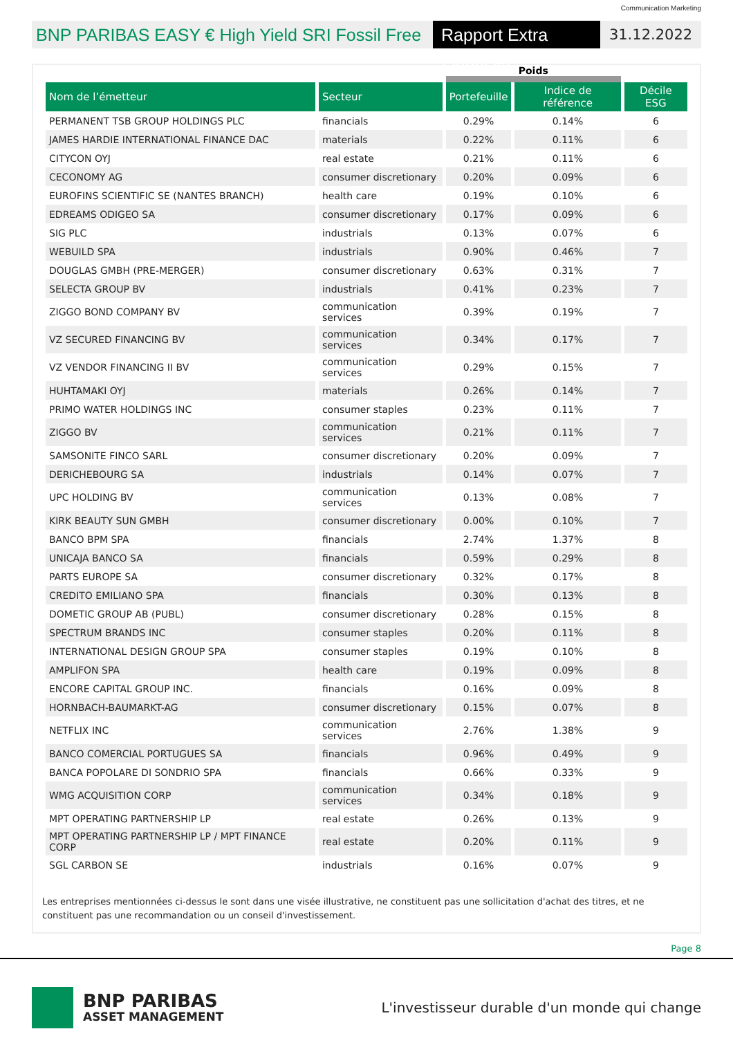Communication Marketing
BNP PARIBAS EASY € High Yield SRI Fossil Free
Rapport Extra Financier
31.12.2022
| | | Poids | | |
| --- | --- | --- | --- | --- |
| Nom de l’émetteur | Secteur | Portefeuille | Indice de référence | Décile ESG |
| PERMANENT TSB GROUP HOLDINGS PLC | financials | 0.29% | 0.14% | 6 |
| JAMES HARDIE INTERNATIONAL FINANCE DAC | materials | 0.22% | 0.11% | 6 |
| CITYCON OYJ | real estate | 0.21% | 0.11% | 6 |
| CECONOMY AG | consumer discretionary | 0.20% | 0.09% | 6 |
| EUROFINS SCIENTIFIC SE (NANTES BRANCH) | health care | 0.19% | 0.10% | 6 |
| EDREAMS ODIGEO SA | consumer discretionary | 0.17% | 0.09% | 6 |
| SIG PLC | industrials | 0.13% | 0.07% | 6 |
| WEBUILD SPA | industrials | 0.90% | 0.46% | 7 |
| DOUGLAS GMBH (PRE-MERGER) | consumer discretionary | 0.63% | 0.31% | 7 |
| SELECTA GROUP BV | industrials | 0.41% | 0.23% | 7 |
| ZIGGO BOND COMPANY BV | communication services | 0.39% | 0.19% | 7 |
| VZ SECURED FINANCING BV | communication services | 0.34% | 0.17% | 7 |
| VZ VENDOR FINANCING II BV | communication services | 0.29% | 0.15% | 7 |
| HUHTAMAKI OYJ | materials | 0.26% | 0.14% | 7 |
| PRIMO WATER HOLDINGS INC | consumer staples | 0.23% | 0.11% | 7 |
| ZIGGO BV | communication services | 0.21% | 0.11% | 7 |
| SAMSONITE FINCO SARL | consumer discretionary | 0.20% | 0.09% | 7 |
| DERICHEBOURG SA | industrials | 0.14% | 0.07% | 7 |
| UPC HOLDING BV | communication services | 0.13% | 0.08% | 7 |
| KIRK BEAUTY SUN GMBH | consumer discretionary | 0.00% | 0.10% | 7 |
| BANCO BPM SPA | financials | 2.74% | 1.37% | 8 |
| UNICAJA BANCO SA | financials | 0.59% | 0.29% | 8 |
| PARTS EUROPE SA | consumer discretionary | 0.32% | 0.17% | 8 |
| CREDITO EMILIANO SPA | financials | 0.30% | 0.13% | 8 |
| DOMETIC GROUP AB (PUBL) | consumer discretionary | 0.28% | 0.15% | 8 |
| SPECTRUM BRANDS INC | consumer staples | 0.20% | 0.11% | 8 |
| INTERNATIONAL DESIGN GROUP SPA | consumer staples | 0.19% | 0.10% | 8 |
| AMPLIFON SPA | health care | 0.19% | 0.09% | 8 |
| ENCORE CAPITAL GROUP INC. | financials | 0.16% | 0.09% | 8 |
| HORNBACH-BAUMARKT-AG | consumer discretionary | 0.15% | 0.07% | 8 |
| NETFLIX INC | communication services | 2.76% | 1.38% | 9 |
| BANCO COMERCIAL PORTUGUES SA | financials | 0.96% | 0.49% | 9 |
| BANCA POPOLARE DI SONDRIO SPA | financials | 0.66% | 0.33% | 9 |
| WMG ACQUISITION CORP | communication services | 0.34% | 0.18% | 9 |
| MPT OPERATING PARTNERSHIP LP | real estate | 0.26% | 0.13% | 9 |
| MPT OPERATING PARTNERSHIP LP / MPT FINANCE CORP | real estate | 0.20% | 0.11% | 9 |
| SGL CARBON SE | industrials | 0.16% | 0.07% | 9 |
Les entreprises mentionnées ci-dessus le sont dans une visée illustrative, ne constituent pas une sollicitation d'achat des titres, et ne constituent pas une recommandation ou un conseil d'investissement.
Page 8
BNP PARIBAS
ASSET MANAGEMENT
L'investisseur durable d'un monde qui change